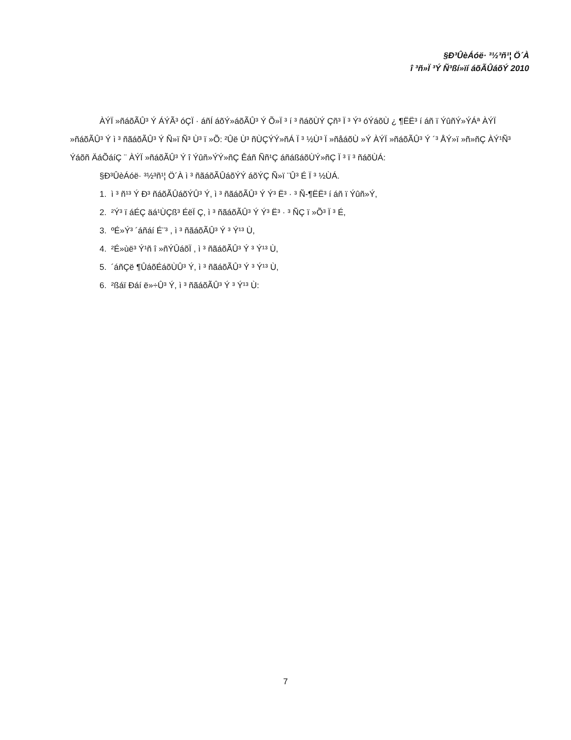§Ð³ÛèÁóë· ³½³ñ¹¦ Ö´À
î ³ñ»Ï ³Ý Ñ³ßí»ïí áõÃÛáõÝ 2010
ÀÝÏ »ñáõÃÛ³ Ý ÁÝÃ³ óÇÏ · áñÍ áõÝ»áõÃÛ³ Ý Õ»Ï ³ í ³ ñáõÙÝ Çñ³ Ï ³ Ý³ óÝáõÙ ¿ ¶ËË³ í áñ ï ÝûñÝ»ÝÁª ÀÝÏ »ñáõÃÛ³ Ý ì ³ ñãáõÃÛ³ Ý Ñ»ï Ñ³ Ù³ ï »Õ: ²Ûë Ù³ ñÙÇÝÝ»ñÁ Ï ³ ½Ù³ Ï »ñåáõÙ »Ý ÀÝÏ »ñáõÃÛ³ Ý ´³ ÅÝ»ï »ñ»ñÇ ÀÝ¹Ñ³ Ýáõñ ÄáÕáíÇ ¨ ÀÝÏ »ñáõÃÛ³ Ý î Ýûñ»ÝÝ»ñÇ Êáñ Ññ¹Ç áñáßáõÙÝ»ñÇ Ï ³ ï ³ ñáõÙÁ:
§Ð³ÛèÁóë· ³½³ñ¹¦ Ö´À ì ³ ñãáõÃÛáõÝÝ áõÝÇ Ñ»ï ¨Û³ É Ï ³ ½ÙÁ.
1. ì ³ ñ¹³ Ý Ð³ ñáõÃÛáõÝÛ³ Ý, ì ³ ñãáõÃÛ³ Ý Ý³ Ë³ · ³ Ñ-¶ËË³ í áñ ï Ýûñ»Ý,
2. ²Ý³ ï áÉÇ äá¹ÙÇß³ ÉëÏ Ç, ì ³ ñãáõÃÛ³ Ý Ý³ Ë³ · ³ ÑÇ ï »Õ³ Ï ³ É,
3. ºÉ»Ý³ ´áñáí É¨³ , ì ³ ñãáõÃÛ³ Ý ³ Ý¹³ Ù,
4. ²É»ùë³ Ý¹ñ î »ñÝÛáõÏ , ì ³ ñãáõÃÛ³ Ý ³ Ý¹³ Ù,
5. ´áñÇë ¶ÛáõÉáõÙÛ³ Ý, ì ³ ñãáõÃÛ³ Ý ³ Ý¹³ Ù,
6. ²ßáï Ðáí ë»÷Û³ Ý, ì ³ ñãáõÃÛ³ Ý ³ Ý¹³ Ù:
7